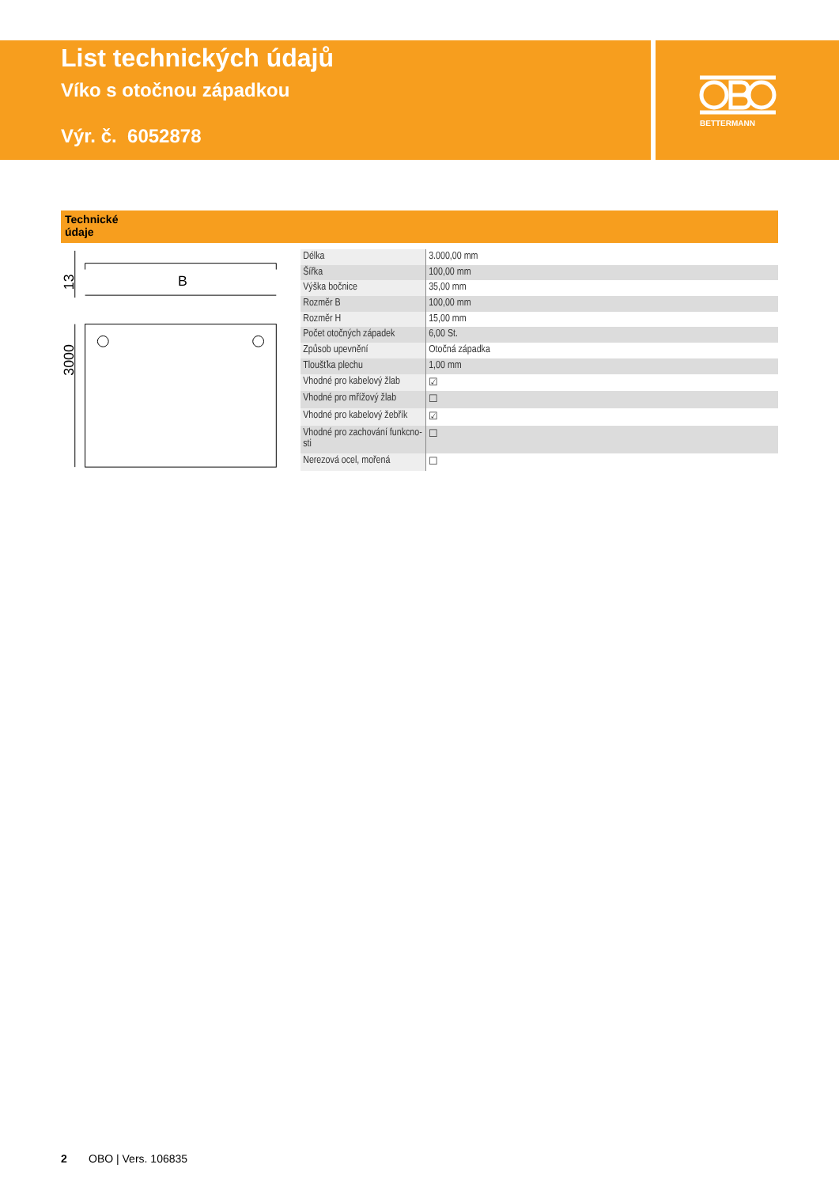BETTERMANN
List technických údajů
Víko s otočnou západkou
Výr. č. 6052878
Technické
údaje
B
13
3000
| Délka | 3.000,00 mm |
| Šířka | 100,00 mm |
| Výška bočnice | 35,00 mm |
| Rozměr B | 100,00 mm |
| Rozměr H | 15,00 mm |
| Počet otočných západek | 6,00 St. |
| Způsob upevnění | Otočná západka |
| Tloušťka plechu | 1,00 mm |
| Vhodné pro kabelový žlab | ☑ |
| Vhodné pro mřížový žlab | ☐ |
| Vhodné pro kabelový žebřík | ☑ |
| Vhodné pro zachování funkcno-sti | ☐ |
| Nerezová ocel, mořená | ☐ |
2 OBO | Vers. 106835